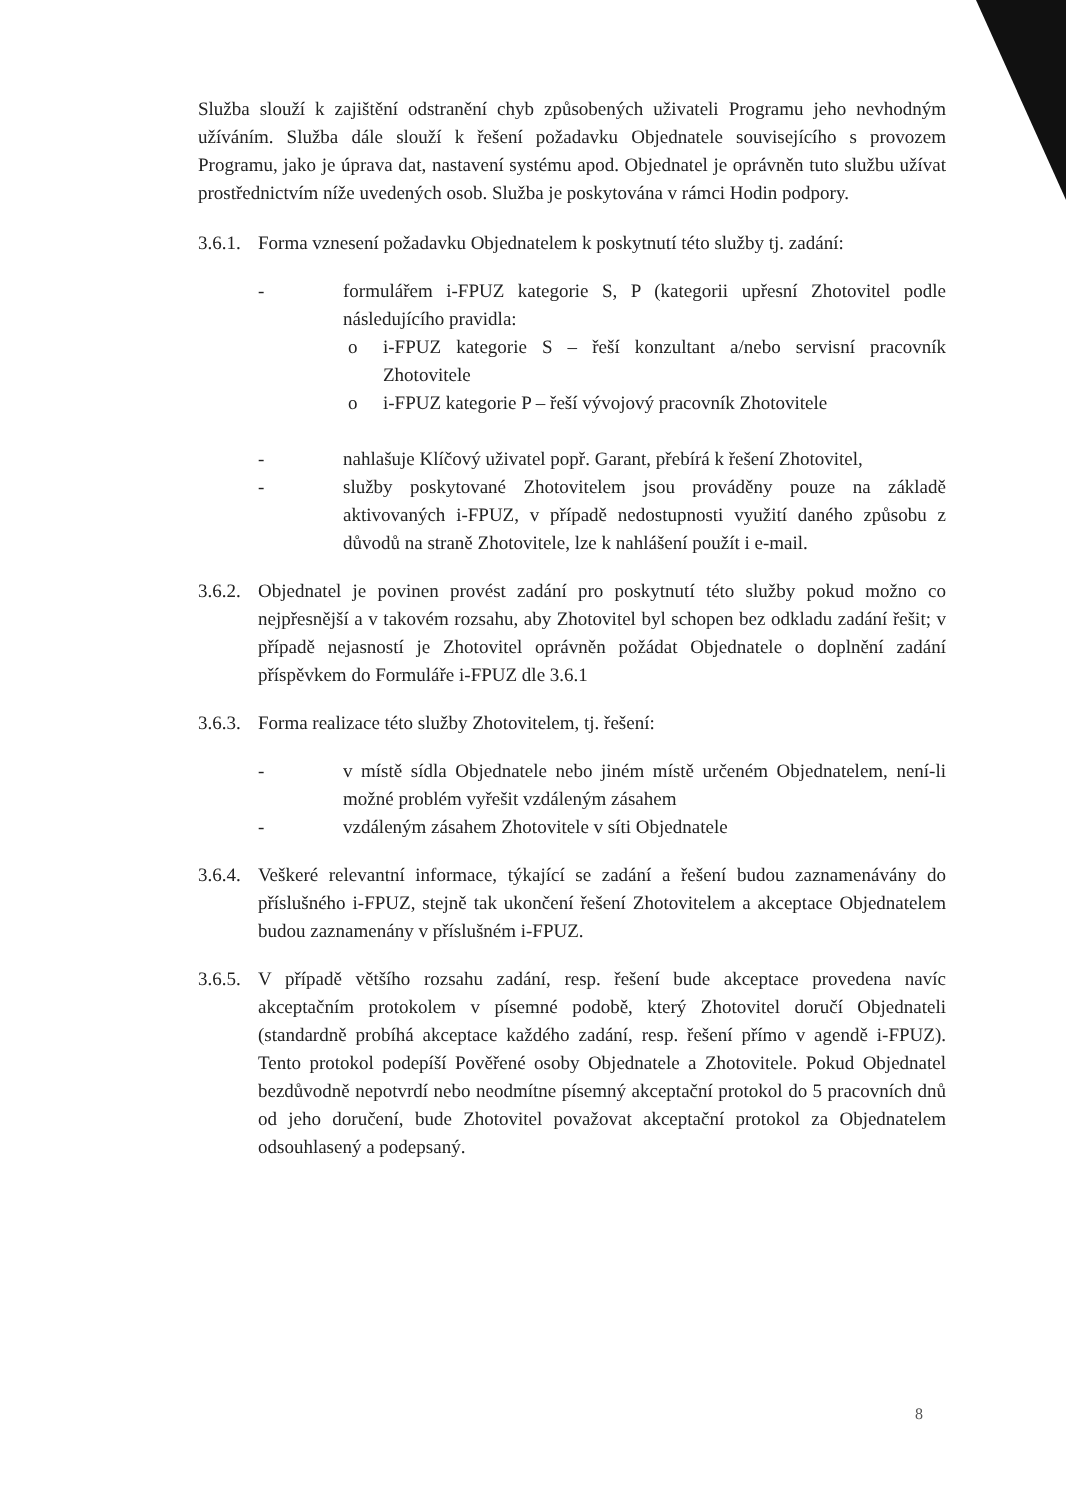Služba slouží k zajištění odstranění chyb způsobených uživateli Programu jeho nevhodným užíváním. Služba dále slouží k řešení požadavku Objednatele souvisejícího s provozem Programu, jako je úprava dat, nastavení systému apod. Objednatel je oprávněn tuto službu užívat prostřednictvím níže uvedených osob. Služba je poskytována v rámci Hodin podpory.
3.6.1.
Forma vznesení požadavku Objednatelem k poskytnutí této služby tj. zadání:
- formulářem i-FPUZ kategorie S, P (kategorii upřesní Zhotovitel podle následujícího pravidla:
o i-FPUZ kategorie S – řeší konzultant a/nebo servisní pracovník Zhotovitele
o i-FPUZ kategorie P – řeší vývojový pracovník Zhotovitele
- nahlašuje Klíčový uživatel popř. Garant, přebírá k řešení Zhotovitel,
- služby poskytované Zhotovitelem jsou prováděny pouze na základě aktivovaných i-FPUZ, v případě nedostupnosti využití daného způsobu z důvodů na straně Zhotovitele, lze k nahlášení použít i e-mail.
3.6.2.
Objednatel je povinen provést zadání pro poskytnutí této služby pokud možno co nejpřesnější a v takovém rozsahu, aby Zhotovitel byl schopen bez odkladu zadání řešit; v případě nejasností je Zhotovitel oprávněn požádat Objednatele o doplnění zadání příspěvkem do Formuláře i-FPUZ dle 3.6.1
3.6.3.
Forma realizace této služby Zhotovitelem, tj. řešení:
- v místě sídla Objednatele nebo jiném místě určeném Objednatelem, není-li možné problém vyřešit vzdáleným zásahem
- vzdáleným zásahem Zhotovitele v síti Objednatele
3.6.4.
Veškeré relevantní informace, týkající se zadání a řešení budou zaznamenávány do příslušného i-FPUZ, stejně tak ukončení řešení Zhotovitelem a akceptace Objednatelem budou zaznamenány v příslušném i-FPUZ.
3.6.5.
V případě většího rozsahu zadání, resp. řešení bude akceptace provedena navíc akceptačním protokolem v písemné podobě, který Zhotovitel doručí Objednateli (standardně probíhá akceptace každého zadání, resp. řešení přímo v agendě i-FPUZ). Tento protokol podepíší Pověřené osoby Objednatele a Zhotovitele. Pokud Objednatel bezdůvodně nepotvrdí nebo neodmítne písemný akceptační protokol do 5 pracovních dnů od jeho doručení, bude Zhotovitel považovat akceptační protokol za Objednatelem odsouhlasený a podepsaný.
8